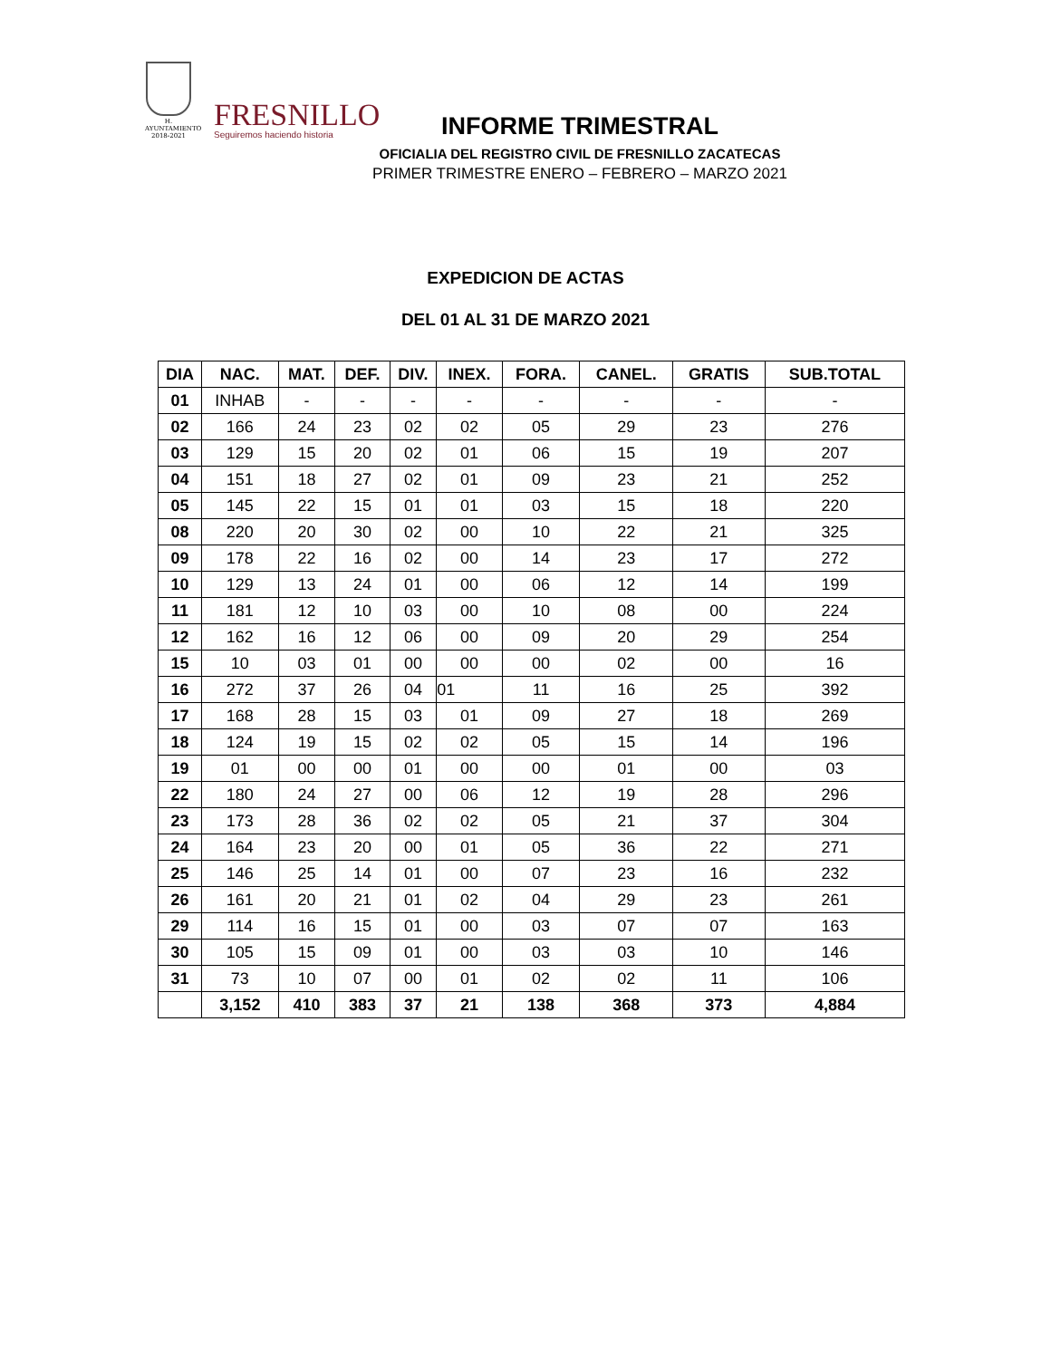H. AYUNTAMIENTO
2018-2021
FRESNILLO
Seguiremos haciendo historia
INFORME TRIMESTRAL
OFICIALIA DEL REGISTRO CIVIL DE FRESNILLO ZACATECAS
PRIMER TRIMESTRE ENERO – FEBRERO – MARZO 2021
EXPEDICION DE ACTAS
DEL 01 AL 31 DE MARZO 2021
| DIA | NAC. | MAT. | DEF. | DIV. | INEX. | FORA. | CANEL. | GRATIS | SUB.TOTAL |
| --- | --- | --- | --- | --- | --- | --- | --- | --- | --- |
| 01 | INHAB | - | - | - | - | - | - | - | - |
| 02 | 166 | 24 | 23 | 02 | 02 | 05 | 29 | 23 | 276 |
| 03 | 129 | 15 | 20 | 02 | 01 | 06 | 15 | 19 | 207 |
| 04 | 151 | 18 | 27 | 02 | 01 | 09 | 23 | 21 | 252 |
| 05 | 145 | 22 | 15 | 01 | 01 | 03 | 15 | 18 | 220 |
| 08 | 220 | 20 | 30 | 02 | 00 | 10 | 22 | 21 | 325 |
| 09 | 178 | 22 | 16 | 02 | 00 | 14 | 23 | 17 | 272 |
| 10 | 129 | 13 | 24 | 01 | 00 | 06 | 12 | 14 | 199 |
| 11 | 181 | 12 | 10 | 03 | 00 | 10 | 08 | 00 | 224 |
| 12 | 162 | 16 | 12 | 06 | 00 | 09 | 20 | 29 | 254 |
| 15 | 10 | 03 | 01 | 00 | 00 | 00 | 02 | 00 | 16 |
| 16 | 272 | 37 | 26 | 04 | 01 | 11 | 16 | 25 | 392 |
| 17 | 168 | 28 | 15 | 03 | 01 | 09 | 27 | 18 | 269 |
| 18 | 124 | 19 | 15 | 02 | 02 | 05 | 15 | 14 | 196 |
| 19 | 01 | 00 | 00 | 01 | 00 | 00 | 01 | 00 | 03 |
| 22 | 180 | 24 | 27 | 00 | 06 | 12 | 19 | 28 | 296 |
| 23 | 173 | 28 | 36 | 02 | 02 | 05 | 21 | 37 | 304 |
| 24 | 164 | 23 | 20 | 00 | 01 | 05 | 36 | 22 | 271 |
| 25 | 146 | 25 | 14 | 01 | 00 | 07 | 23 | 16 | 232 |
| 26 | 161 | 20 | 21 | 01 | 02 | 04 | 29 | 23 | 261 |
| 29 | 114 | 16 | 15 | 01 | 00 | 03 | 07 | 07 | 163 |
| 30 | 105 | 15 | 09 | 01 | 00 | 03 | 03 | 10 | 146 |
| 31 | 73 | 10 | 07 | 00 | 01 | 02 | 02 | 11 | 106 |
| | 3,152 | 410 | 383 | 37 | 21 | 138 | 368 | 373 | 4,884 |